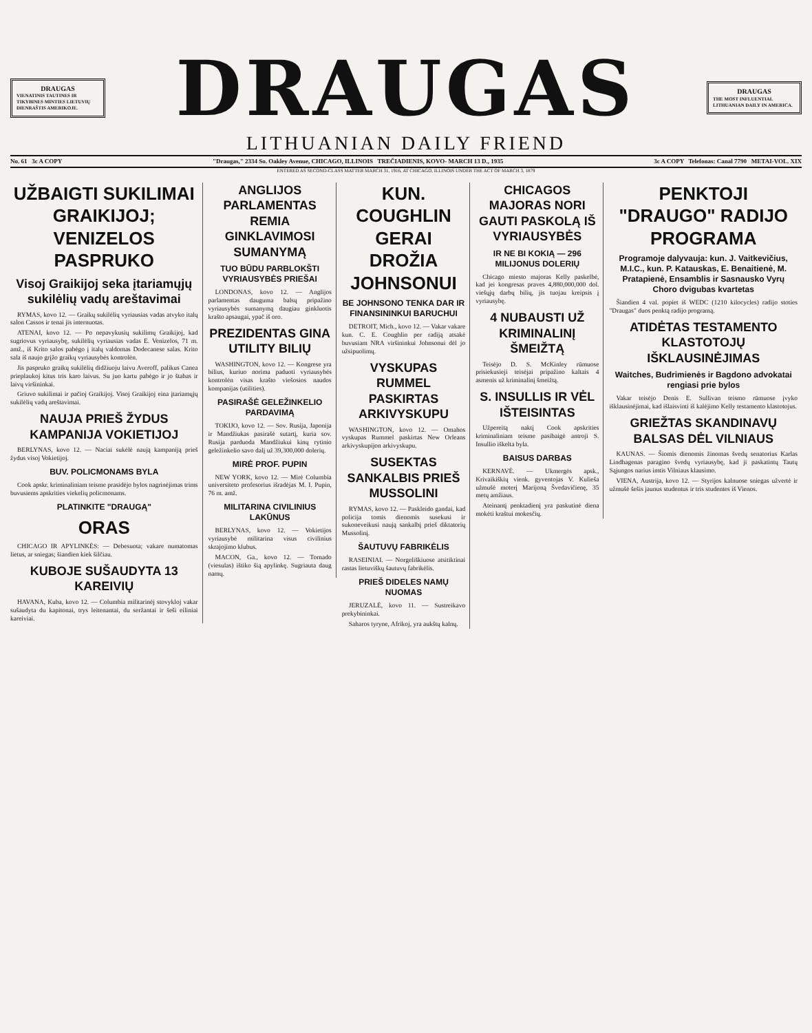DRAUGAS
VIENATINIS TAUTINES IR TIKYBINES MINTIES LIETUVIŲ DIENRAŠTIS AMERIKOJE.
DRAUGAS
LITHUANIAN DAILY FRIEND
DRAUGAS
THE MOST INFLUENTIAL LITHUANIAN DAILY IN AMERICA.
No. 61 3c A COPY "Draugas," 2334 So. Oakley Avenue, CHICAGO, ILLINOIS TREČIADIENIS, KOVO- MARCH 13 D., 1935 3c A COPY Telefonas: Canal 7790 METAI-VOL. XIX
ENTERED AS SECOND-CLASS MATTER MARCH 31, 1916, AT CHICAGO, ILLINOIS UNDER THE ACT OF MARCH 3, 1879
UŽBAIGTI SUKILIMAI GRAIKIJOJ; VENIZELOS PASPRUKO
Visoj Graikijoj seka įtariamųjų sukilėlių vadų areštavimai
RYMAS, kovo 12. — Graikų sukilėlių vyriausias vadas atvyko italų salon Cassos ir tenai jis internuotas.
ATENAI, kovo 12. — Po nepavykusių sukilimų Graikijoj, kad sugriovus vyriausybę, sukilėlių vyriausias vadas E. Venizelos, 71 m. amž., iš Krito salos pabėgo į italų valdomas Dodecanese salas. Krito sala iš naujo grįžo graikų vyriausybės kontrolėn.
Jis paspruko graikų sukilėlių didžiuoju laivu Averoff, palikus Canea prieplaukoj kitus tris karo laivus. Su juo kartu pabėgo ir jo štabas ir laivų viršininkai.
Griuvo sukilimai ir pačioj Graikijoj. Visoj Graikijoj eina įtariamųjų sukilėlių vadų areštavimai.
NAUJA PRIEŠ ŽYDUS KAMPANIJA VOKIETIJOJ
BERLYNAS, kovo 12. — Naciai sukėlė naują kampaniją prieš žydus visoj Vokietijoj.
BUV. POLICMONAMS BYLA
Cook apskr. kriminaliniam teisme prasidėjo bylos nagrinėjimas trims buvusiems apskrities viekelių policmonams.
PLATINKITE "DRAUGĄ"
ORAS
CHICAGO IR APYLINKĖS: — Debesuota; vakare numatomas lietus, ar sniegas; šiandien kiek šilčiau.
KUBOJE SUŠAUDYTA 13 KAREIVIŲ
HAVANA, Kuba, kovo 12. — Columbia militarinėj stovykloj vakar sušaudyta du kapitonai, trys leitenantai, du seržantai ir šeši eiliniai kareiviai.
ANGLIJOS PARLAMENTAS REMIA GINKLAVIMOSI SUMANYMĄ
TUO BŪDU PARBLOKŠTI VYRIAUSYBĖS PRIEŠAI
LONDONAS, kovo 12. — Anglijos parlamentas dauguma balsų pripažino vyriausybės sumanymą daugiau ginkluotis krašto apsaugai, ypač iš oro.
PREZIDENTAS GINA UTILITY BILIŲ
WASHINGTON, kovo 12. — Kongrese yra bilius, kuriuo norima paduoti vyriausybės kontrolėn visas krašto viešosios naudos kompanijas (utilities).
PASIRAŠĖ GELEŽINKELIO PARDAVIMĄ
TOKIJO, kovo 12. — Sov. Rusija, Japonija ir Mandžiukas pasirašė sutartį, kuria sov. Rusija parduoda Mandžiukui kinų rytinio geležinkelio savo dalį už 39,300,000 dolerių.
MIRĖ PROF. PUPIN
NEW YORK, kovo 12. — Mirė Columbia universiteto profesorius išradėjas M. I. Pupin, 76 m. amž.
MILITARINA CIVILINIUS LAKŪNUS
BERLYNAS, kovo 12. — Vokietijos vyriausybė militarina visus civilinius skrajojimo klubus.
MACON, Ga., kovo 12. — Tornado (viesulas) ištiko šią apylinkę. Sugriauta daug namų.
KUN. COUGHLIN GERAI DROŽIA JOHNSONUI
BE JOHNSONO TENKA DAR IR FINANSININKUI BARUCHUI
DETROIT, Mich., kovo 12. — Vakar vakare kun. C. E. Coughlin per radiją atsakė buvusiam NRA viršininkui Johnsonui dėl jo užsipuolimų.
VYSKUPAS RUMMEL PASKIRTAS ARKIVYSKUPU
WASHINGTON, kovo 12. — Omahos vyskupas Rummel paskirtas New Orleans arkivyskupijon arkivyskupu.
SUSEKTAS SANKALBIS PRIEŠ MUSSOLINI
RYMAS, kovo 12. — Paskleido gandai, kad policija tomis dienomis susekusi ir sukoneveikusi naują sankalbį prieš diktatorių Mussolinį.
ŠAUTUVŲ FABRIKĖLIS
RASEINIAI. — Norgeliškiuose atsitiktinai rastas lietuviškų šautuvų fabrikėlis.
PRIEŠ DIDELES NAMŲ NUOMAS
JERUZALĖ, kovo 11. — Sustreikavo prekybininkai.
Saharos tyryne, Afrikoj, yra aukštų kalnų.
CHICAGOS MAJORAS NORI GAUTI PASKOLĄ IŠ VYRIAUSYBĖS
IR NE BI KOKIĄ — 296 MILIJONUS DOLERIŲ
Chicago miesto majoras Kelly paskelbė, kad jei kongresas praves 4,880,000,000 dol. viešųjų darbų bilių, jis tuojau kreipsis į vyriausybę.
4 NUBAUSTI UŽ KRIMINALINĮ ŠMEIŽTĄ
Teisėjo D. S. McKinley rūmuose prisiekusieji teisėjai pripažino kaltais 4 asmenis už kriminalinį šmeižtą.
S. INSULLIS IR VĖL IŠTEISINTAS
Užpereitą naktį Cook apskrities kriminaliniam teisme pasibaigė antroji S. Insullio iškelta byla.
BAISUS DARBAS
KERNAVĖ. — Ukmergės apsk., Krivaikiškių vienk. gyventojas V. Kulieša užmušė moterį Marijoną Švedavičienę, 35 metų amžiaus.
Ateinantį penktadienį yra paskutinė diena mokėti kraštui mokesčių.
PENKTOJI "DRAUGO" RADIJO PROGRAMA
Programoje dalyvauja: kun. J. Vaitkevičius, M.I.C., kun. P. Katauskas, E. Benaitienė, M. Pratapienė, Ensamblis ir Sasnausko Vyrų Choro dvigubas kvartetas
Šiandien 4 val. popiet iš WEDC (1210 kilocycles) radijo stoties "Draugas" duos penktą radijo programą.
ATIDĖTAS TESTAMENTO KLASTOTOJŲ IŠKLAUSINĖJIMAS
Waitches, Budrimienės ir Bagdono advokatai rengiasi prie bylos
Vakar teisėjo Denis E. Sullivan teismo rūmuose įvyko išklausinėjimai, kad išlaisvinti iš kalėjimo Kelly testamento klastotojus.
GRIEŽTAS SKANDINAVŲ BALSAS DĖL VILNIAUS
KAUNAS. — Šiomis dienomis žinomas švedų senatorius Karlas Lindhagenas paragino švedų vyriausybę, kad ji paskatintų Tautų Sąjungos narius imtis Vilniaus klausimo.
VIENA, Austrija, kovo 12. — Styrijos kalnuose sniegas užvertė ir užmušė šešis jaunus studentus ir tris studentes iš Vienos.